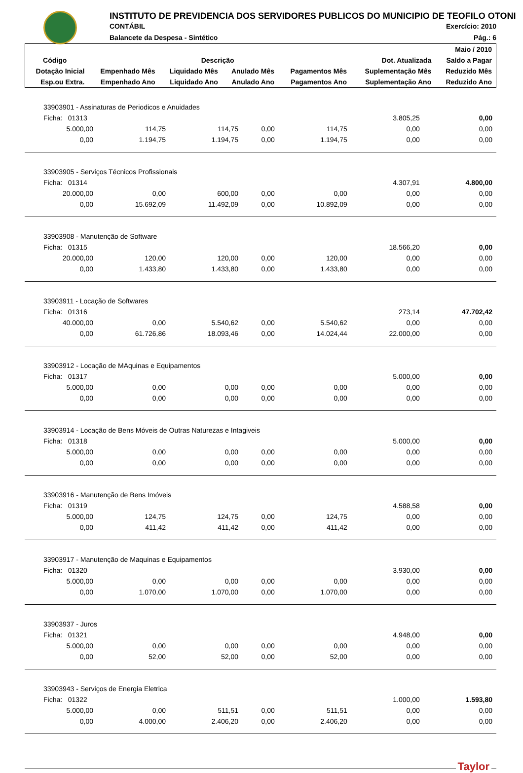INSTITUTO DE PREVIDENCIA DOS SERVIDORES PUBLICOS DO MUNICIPIO DE TEOFILO OTONI
CONTÁBIL
Balancete da Despesa - Sintético
Exercício: 2010
Pág.: 6
| | | | | | | Maio / 2010 |
| --- | --- | --- | --- | --- | --- | --- |
| Código | Descrição | | | | Dot. Atualizada | Saldo a Pagar |
| Dotação Inicial | Empenhado Mês | Liquidado Mês | Anulado Mês | Pagamentos Mês | Suplementação Mês | Reduzido Mês |
| Esp.ou Extra. | Empenhado Ano | Liquidado Ano | Anulado Ano | Pagamentos Ano | Suplementação Ano | Reduzido Ano |
| 33903901 - Assinaturas de Periodicos e Anuidades | | | | | | |
| Ficha: 01313 | | | | | 3.805,25 | 0,00 |
| 5.000,00 | 114,75 | 114,75 | 0,00 | 114,75 | 0,00 | 0,00 |
| 0,00 | 1.194,75 | 1.194,75 | 0,00 | 1.194,75 | 0,00 | 0,00 |
| 33903905 - Serviços Técnicos Profissionais | | | | | | |
| Ficha: 01314 | | | | | 4.307,91 | 4.800,00 |
| 20.000,00 | 0,00 | 600,00 | 0,00 | 0,00 | 0,00 | 0,00 |
| 0,00 | 15.692,09 | 11.492,09 | 0,00 | 10.892,09 | 0,00 | 0,00 |
| 33903908 - Manutenção de Software | | | | | | |
| Ficha: 01315 | | | | | 18.566,20 | 0,00 |
| 20.000,00 | 120,00 | 120,00 | 0,00 | 120,00 | 0,00 | 0,00 |
| 0,00 | 1.433,80 | 1.433,80 | 0,00 | 1.433,80 | 0,00 | 0,00 |
| 33903911 - Locação de Softwares | | | | | | |
| Ficha: 01316 | | | | | 273,14 | 47.702,42 |
| 40.000,00 | 0,00 | 5.540,62 | 0,00 | 5.540,62 | 0,00 | 0,00 |
| 0,00 | 61.726,86 | 18.093,46 | 0,00 | 14.024,44 | 22.000,00 | 0,00 |
| 33903912 - Locação de MAquinas e Equipamentos | | | | | | |
| Ficha: 01317 | | | | | 5.000,00 | 0,00 |
| 5.000,00 | 0,00 | 0,00 | 0,00 | 0,00 | 0,00 | 0,00 |
| 0,00 | 0,00 | 0,00 | 0,00 | 0,00 | 0,00 | 0,00 |
| 33903914 - Locação de Bens Móveis de Outras Naturezas e Intagiveis | | | | | | |
| Ficha: 01318 | | | | | 5.000,00 | 0,00 |
| 5.000,00 | 0,00 | 0,00 | 0,00 | 0,00 | 0,00 | 0,00 |
| 0,00 | 0,00 | 0,00 | 0,00 | 0,00 | 0,00 | 0,00 |
| 33903916 - Manutenção de Bens Imóveis | | | | | | |
| Ficha: 01319 | | | | | 4.588,58 | 0,00 |
| 5.000,00 | 124,75 | 124,75 | 0,00 | 124,75 | 0,00 | 0,00 |
| 0,00 | 411,42 | 411,42 | 0,00 | 411,42 | 0,00 | 0,00 |
| 33903917 - Manutenção de Maquinas e Equipamentos | | | | | | |
| Ficha: 01320 | | | | | 3.930,00 | 0,00 |
| 5.000,00 | 0,00 | 0,00 | 0,00 | 0,00 | 0,00 | 0,00 |
| 0,00 | 1.070,00 | 1.070,00 | 0,00 | 1.070,00 | 0,00 | 0,00 |
| 33903937 - Juros | | | | | | |
| Ficha: 01321 | | | | | 4.948,00 | 0,00 |
| 5.000,00 | 0,00 | 0,00 | 0,00 | 0,00 | 0,00 | 0,00 |
| 0,00 | 52,00 | 52,00 | 0,00 | 52,00 | 0,00 | 0,00 |
| 33903943 - Serviços de Energia Eletrica | | | | | | |
| Ficha: 01322 | | | | | 1.000,00 | 1.593,80 |
| 5.000,00 | 0,00 | 511,51 | 0,00 | 511,51 | 0,00 | 0,00 |
| 0,00 | 4.000,00 | 2.406,20 | 0,00 | 2.406,20 | 0,00 | 0,00 |
Taylor